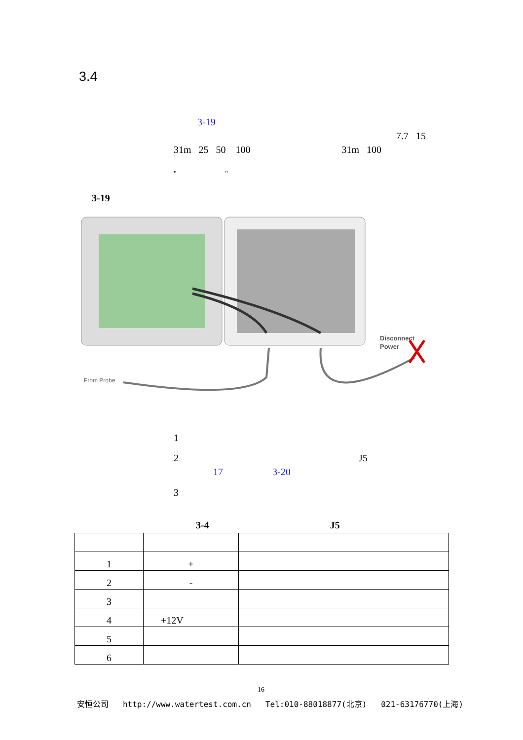3.4
3-19
7.7 15
31m 25 50 100 31m 100
" "
3-19
From Probe
Disconnect
Power
1
2 J5
17 3-20
3
3-4 J5
| 1 | + | |
| 2 | - | |
| 3 | | |
| 4 | +12V | |
| 5 | | |
| 6 | | |
16
安恒公司 http://www.watertest.com.cn Tel:010-88018877(北京) 021-63176770(上海)